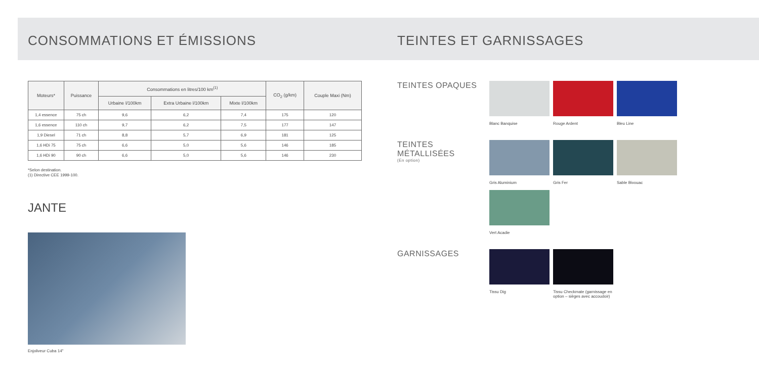CONSOMMATIONS ET ÉMISSIONS
| Moteurs* | Puissance | Consommations en litres/100 km<sup>(1)</sup> | | | CO<sub>2</sub> (g/km) | Couple Maxi (Nm) |
| --- | --- | --- | --- | --- | --- | --- |
| | | Urbaine l/100km | Extra Urbaine l/100km | Mixte l/100km | | |
| 1,4 essence | 75 ch | 9,6 | 6,2 | 7,4 | 175 | 120 |
| 1,6 essence | 110 ch | 9,7 | 6,2 | 7,5 | 177 | 147 |
| 1,9 Diesel | 71 ch | 8,8 | 5,7 | 6,9 | 181 | 125 |
| 1,6 HDi 75 | 75 ch | 6,6 | 5,0 | 5,6 | 146 | 185 |
| 1,6 HDi 90 | 90 ch | 6,6 | 5,0 | 5,6 | 146 | 230 |
*Selon destination.
(1) Directive CEE 1999-100.
JANTE
Enjoliveur Cuba 14"
TEINTES ET GARNISSAGES
TEINTES OPAQUES
Blanc Banquise Rouge Ardent Bleu Line
TEINTES
MÉTALLISÉES
(En option)
Gris Aluminium Gris Fer Sable Bivouac
Vert Acadie
GARNISSAGES
Tissu Dig Tissu Checkmate (garnissage en option – sièges avec accoudoir)